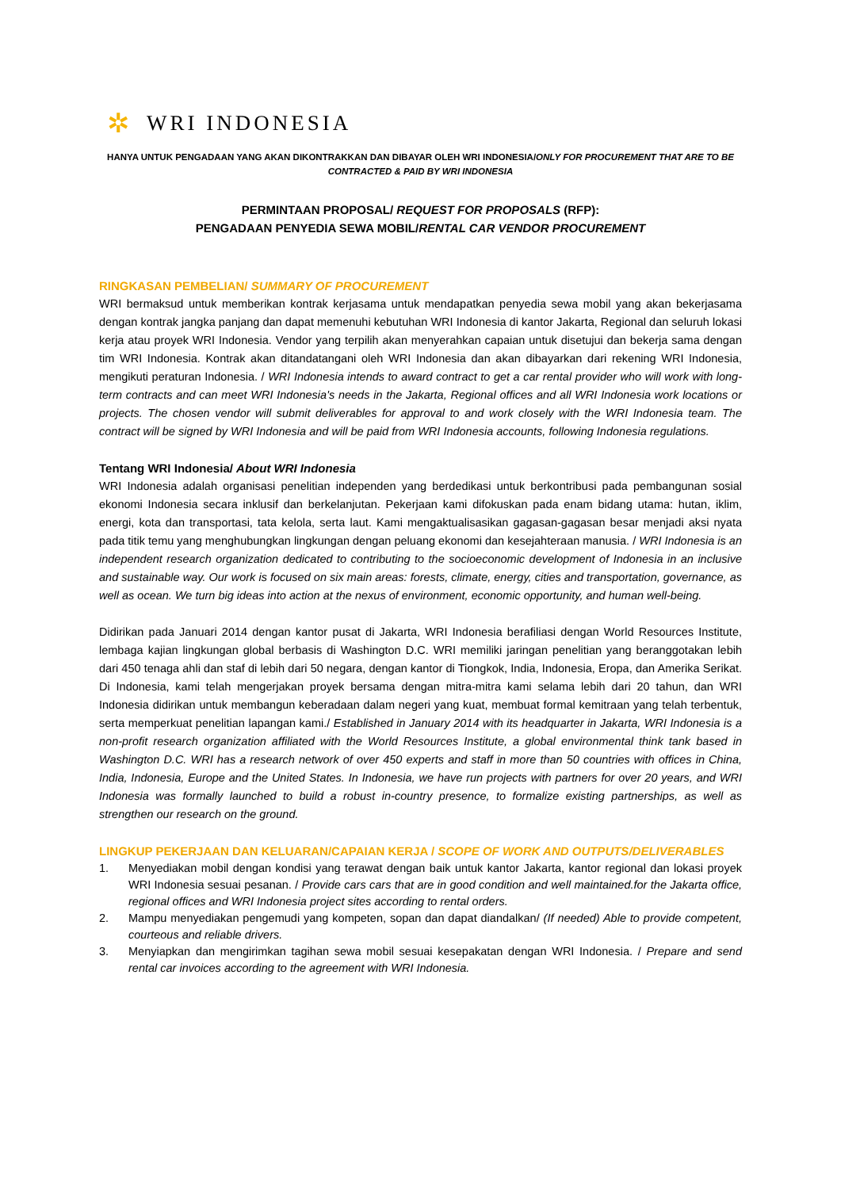✲
WRI INDONESIA
HANYA UNTUK PENGADAAN YANG AKAN DIKONTRAKKAN DAN DIBAYAR OLEH WRI INDONESIA/ONLY FOR PROCUREMENT THAT ARE TO BE CONTRACTED & PAID BY WRI INDONESIA
PERMINTAAN PROPOSAL/ REQUEST FOR PROPOSALS (RFP):
PENGADAAN PENYEDIA SEWA MOBIL/RENTAL CAR VENDOR PROCUREMENT
RINGKASAN PEMBELIAN/ SUMMARY OF PROCUREMENT
WRI bermaksud untuk memberikan kontrak kerjasama untuk mendapatkan penyedia sewa mobil yang akan bekerjasama dengan kontrak jangka panjang dan dapat memenuhi kebutuhan WRI Indonesia di kantor Jakarta, Regional dan seluruh lokasi kerja atau proyek WRI Indonesia. Vendor yang terpilih akan menyerahkan capaian untuk disetujui dan bekerja sama dengan tim WRI Indonesia. Kontrak akan ditandatangani oleh WRI Indonesia dan akan dibayarkan dari rekening WRI Indonesia, mengikuti peraturan Indonesia. / WRI Indonesia intends to award contract to get a car rental provider who will work with long-term contracts and can meet WRI Indonesia's needs in the Jakarta, Regional offices and all WRI Indonesia work locations or projects. The chosen vendor will submit deliverables for approval to and work closely with the WRI Indonesia team. The contract will be signed by WRI Indonesia and will be paid from WRI Indonesia accounts, following Indonesia regulations.
Tentang WRI Indonesia/ About WRI Indonesia
WRI Indonesia adalah organisasi penelitian independen yang berdedikasi untuk berkontribusi pada pembangunan sosial ekonomi Indonesia secara inklusif dan berkelanjutan. Pekerjaan kami difokuskan pada enam bidang utama: hutan, iklim, energi, kota dan transportasi, tata kelola, serta laut. Kami mengaktualisasikan gagasan-gagasan besar menjadi aksi nyata pada titik temu yang menghubungkan lingkungan dengan peluang ekonomi dan kesejahteraan manusia. / WRI Indonesia is an independent research organization dedicated to contributing to the socioeconomic development of Indonesia in an inclusive and sustainable way. Our work is focused on six main areas: forests, climate, energy, cities and transportation, governance, as well as ocean. We turn big ideas into action at the nexus of environment, economic opportunity, and human well-being.
Didirikan pada Januari 2014 dengan kantor pusat di Jakarta, WRI Indonesia berafiliasi dengan World Resources Institute, lembaga kajian lingkungan global berbasis di Washington D.C. WRI memiliki jaringan penelitian yang beranggotakan lebih dari 450 tenaga ahli dan staf di lebih dari 50 negara, dengan kantor di Tiongkok, India, Indonesia, Eropa, dan Amerika Serikat. Di Indonesia, kami telah mengerjakan proyek bersama dengan mitra-mitra kami selama lebih dari 20 tahun, dan WRI Indonesia didirikan untuk membangun keberadaan dalam negeri yang kuat, membuat formal kemitraan yang telah terbentuk, serta memperkuat penelitian lapangan kami./ Established in January 2014 with its headquarter in Jakarta, WRI Indonesia is a non-profit research organization affiliated with the World Resources Institute, a global environmental think tank based in Washington D.C. WRI has a research network of over 450 experts and staff in more than 50 countries with offices in China, India, Indonesia, Europe and the United States. In Indonesia, we have run projects with partners for over 20 years, and WRI Indonesia was formally launched to build a robust in-country presence, to formalize existing partnerships, as well as strengthen our research on the ground.
LINGKUP PEKERJAAN DAN KELUARAN/CAPAIAN KERJA / SCOPE OF WORK AND OUTPUTS/DELIVERABLES
1. Menyediakan mobil dengan kondisi yang terawat dengan baik untuk kantor Jakarta, kantor regional dan lokasi proyek WRI Indonesia sesuai pesanan. / Provide cars cars that are in good condition and well maintained.for the Jakarta office, regional offices and WRI Indonesia project sites according to rental orders.
2. Mampu menyediakan pengemudi yang kompeten, sopan dan dapat diandalkan/ (If needed) Able to provide competent, courteous and reliable drivers.
3. Menyiapkan dan mengirimkan tagihan sewa mobil sesuai kesepakatan dengan WRI Indonesia. / Prepare and send rental car invoices according to the agreement with WRI Indonesia.